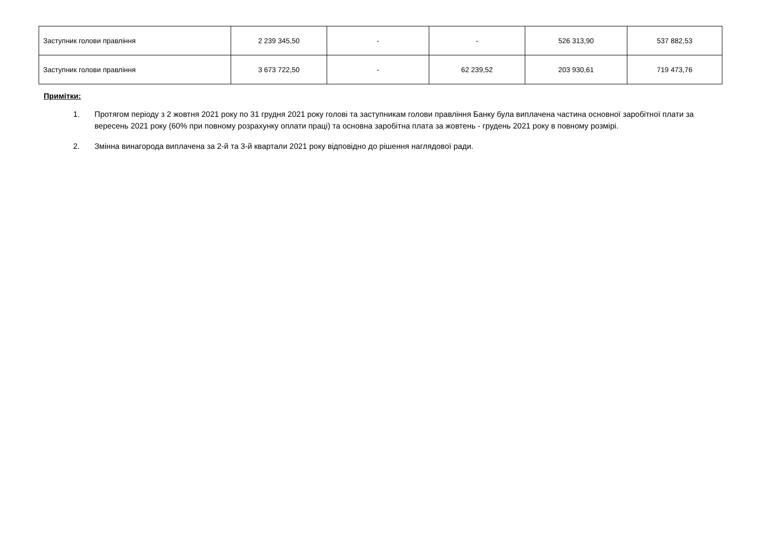| Заступник голови правління | 2 239 345,50 | - | - | 526 313,90 | 537 882,53 |
| Заступник голови правління | 3 673 722,50 | - | 62 239,52 | 203 930,61 | 719 473,76 |
Примітки:
1. Протягом періоду з 2 жовтня 2021 року по 31 грудня 2021 року голові та заступникам голови правління Банку була виплачена частина основної заробітної плати за вересень 2021 року (60% при повному розрахунку оплати праці) та основна заробітна плата за жовтень - грудень 2021 року в повному розмірі.
2. Змінна винагорода виплачена за 2-й та 3-й квартали 2021 року відповідно до рішення наглядової ради.